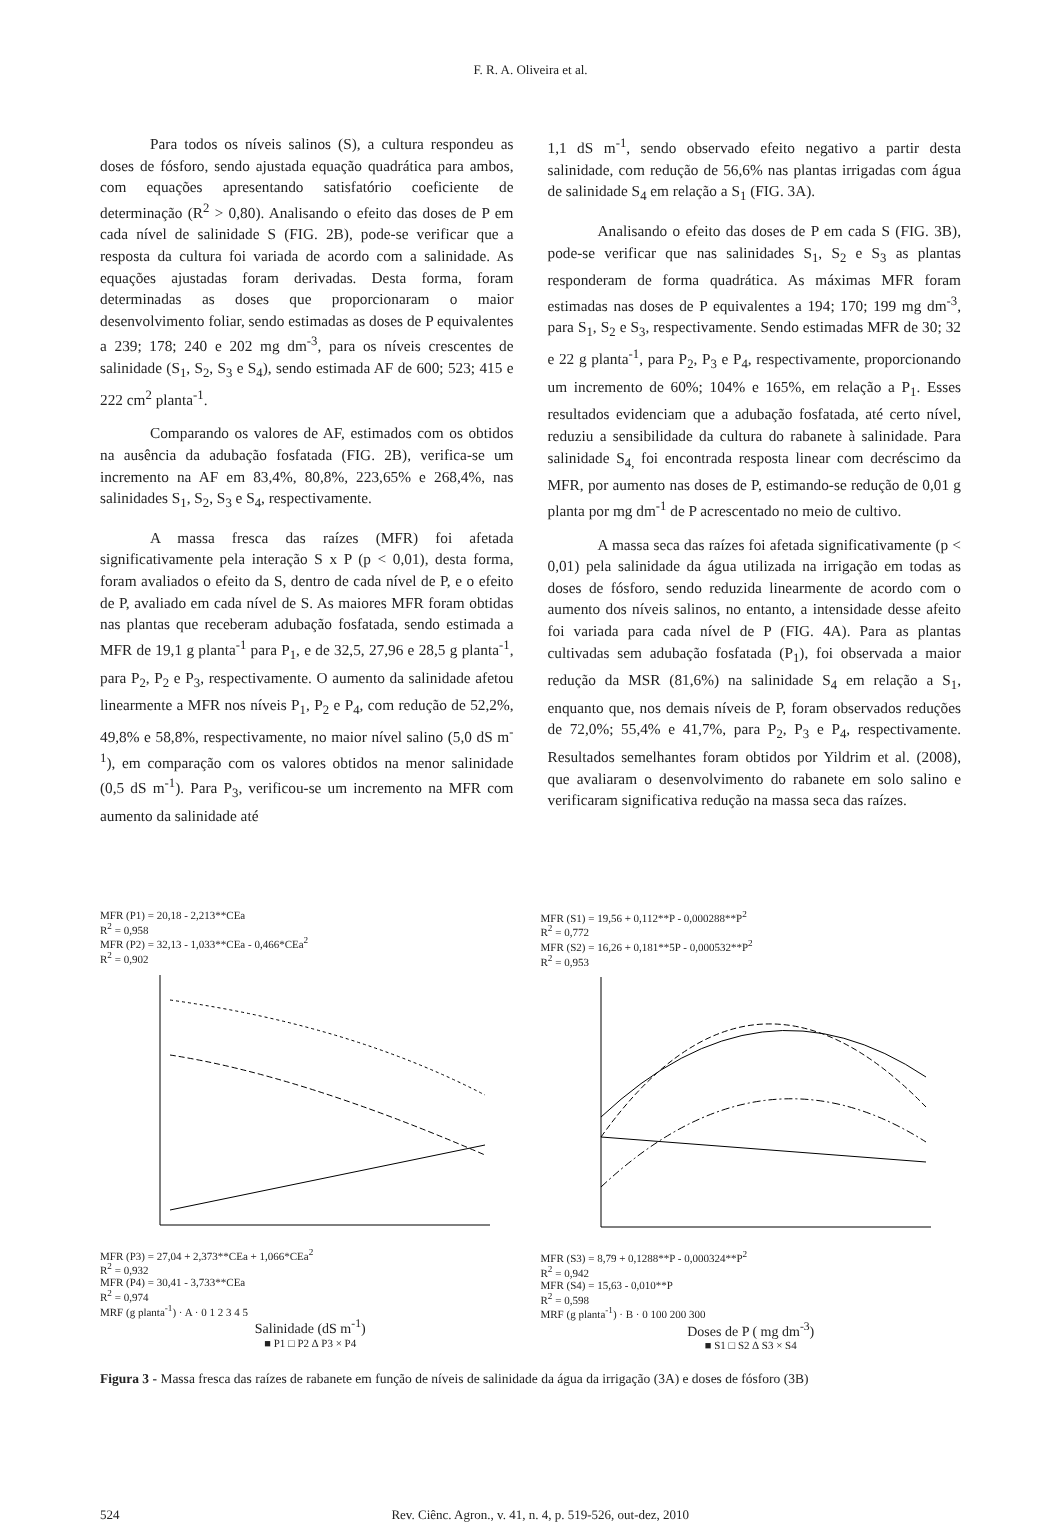F. R. A. Oliveira et al.
Para todos os níveis salinos (S), a cultura respondeu as doses de fósforo, sendo ajustada equação quadrática para ambos, com equações apresentando satisfatório coeficiente de determinação (R<sup>2</sup> > 0,80). Analisando o efeito das doses de P em cada nível de salinidade S (FIG. 2B), pode-se verificar que a resposta da cultura foi variada de acordo com a salinidade. As equações ajustadas foram derivadas. Desta forma, foram determinadas as doses que proporcionaram o maior desenvolvimento foliar, sendo estimadas as doses de P equivalentes a 239; 178; 240 e 202 mg dm<sup>-3</sup>, para os níveis crescentes de salinidade (S<sub>1</sub>, S<sub>2</sub>, S<sub>3</sub> e S<sub>4</sub>), sendo estimada AF de 600; 523; 415 e 222 cm<sup>2</sup> planta<sup>-1</sup>.
Comparando os valores de AF, estimados com os obtidos na ausência da adubação fosfatada (FIG. 2B), verifica-se um incremento na AF em 83,4%, 80,8%, 223,65% e 268,4%, nas salinidades S<sub>1</sub>, S<sub>2</sub>, S<sub>3</sub> e S<sub>4</sub>, respectivamente.
A massa fresca das raízes (MFR) foi afetada significativamente pela interação S x P (p < 0,01), desta forma, foram avaliados o efeito da S, dentro de cada nível de P, e o efeito de P, avaliado em cada nível de S. As maiores MFR foram obtidas nas plantas que receberam adubação fosfatada, sendo estimada a MFR de 19,1 g planta<sup>-1</sup> para P<sub>1</sub>, e de 32,5, 27,96 e 28,5 g planta<sup>-1</sup>, para P<sub>2</sub>, P<sub>2</sub> e P<sub>3</sub>, respectivamente. O aumento da salinidade afetou linearmente a MFR nos níveis P<sub>1</sub>, P<sub>2</sub> e P<sub>4</sub>, com redução de 52,2%, 49,8% e 58,8%, respectivamente, no maior nível salino (5,0 dS m<sup>-1</sup>), em comparação com os valores obtidos na menor salinidade (0,5 dS m<sup>-1</sup>). Para P<sub>3</sub>, verificou-se um incremento na MFR com aumento da salinidade até
1,1 dS m<sup>-1</sup>, sendo observado efeito negativo a partir desta salinidade, com redução de 56,6% nas plantas irrigadas com água de salinidade S<sub>4</sub> em relação a S<sub>1</sub> (FIG. 3A).
Analisando o efeito das doses de P em cada S (FIG. 3B), pode-se verificar que nas salinidades S<sub>1</sub>, S<sub>2</sub> e S<sub>3</sub> as plantas responderam de forma quadrática. As máximas MFR foram estimadas nas doses de P equivalentes a 194; 170; 199 mg dm<sup>-3</sup>, para S<sub>1</sub>, S<sub>2</sub> e S<sub>3</sub>, respectivamente. Sendo estimadas MFR de 30; 32 e 22 g planta<sup>-1</sup>, para P<sub>2</sub>, P<sub>3</sub> e P<sub>4</sub>, respectivamente, proporcionando um incremento de 60%; 104% e 165%, em relação a P<sub>1</sub>. Esses resultados evidenciam que a adubação fosfatada, até certo nível, reduziu a sensibilidade da cultura do rabanete à salinidade. Para salinidade S<sub>4,</sub> foi encontrada resposta linear com decréscimo da MFR, por aumento nas doses de P, estimando-se redução de 0,01 g planta por mg dm<sup>-1</sup> de P acrescentado no meio de cultivo.
A massa seca das raízes foi afetada significativamente (p < 0,01) pela salinidade da água utilizada na irrigação em todas as doses de fósforo, sendo reduzida linearmente de acordo com o aumento dos níveis salinos, no entanto, a intensidade desse afeito foi variada para cada nível de P (FIG. 4A). Para as plantas cultivadas sem adubação fosfatada (P<sub>1</sub>), foi observada a maior redução da MSR (81,6%) na salinidade S<sub>4</sub> em relação a S<sub>1</sub>, enquanto que, nos demais níveis de P, foram observados reduções de 72,0%; 55,4% e 41,7%, para P<sub>2</sub>, P<sub>3</sub> e P<sub>4</sub>, respectivamente. Resultados semelhantes foram obtidos por Yildrim et al. (2008), que avaliaram o desenvolvimento do rabanete em solo salino e verificaram significativa redução na massa seca das raízes.
MFR (P1) = 20,18 - 2,213**CEa
R<sup>2</sup> = 0,958
MFR (P2) = 32,13 - 1,033**CEa - 0,466*CEa<sup>2</sup>
R<sup>2</sup> = 0,902
MFR (P3) = 27,04 + 2,373**CEa + 1,066*CEa<sup>2</sup>
R<sup>2</sup> = 0,932
MFR (P4) = 30,41 - 3,733**CEa
R<sup>2</sup> = 0,974
MRF (g planta<sup>-1</sup>) · A · 0 1 2 3 4 5
Salinidade (dS m<sup>-1</sup>)
■ P1 □ P2 ∆ P3 × P4
MFR (S1) = 19,56 + 0,112**P - 0,000288**P<sup>2</sup>
R<sup>2</sup> = 0,772
MFR (S2) = 16,26 + 0,181**5P - 0,000532**P<sup>2</sup>
R<sup>2</sup> = 0,953
MFR (S3) = 8,79 + 0,1288**P - 0,000324**P<sup>2</sup>
R<sup>2</sup> = 0,942
MFR (S4) = 15,63 - 0,010**P
R<sup>2</sup> = 0,598
MRF (g planta<sup>-1</sup>) · B · 0 100 200 300
Doses de P ( mg dm<sup>-3</sup>)
■ S1 □ S2 ∆ S3 × S4
Figura 3 - Massa fresca das raízes de rabanete em função de níveis de salinidade da água da irrigação (3A) e doses de fósforo (3B)
524 Rev. Ciênc. Agron., v. 41, n. 4, p. 519-526, out-dez, 2010